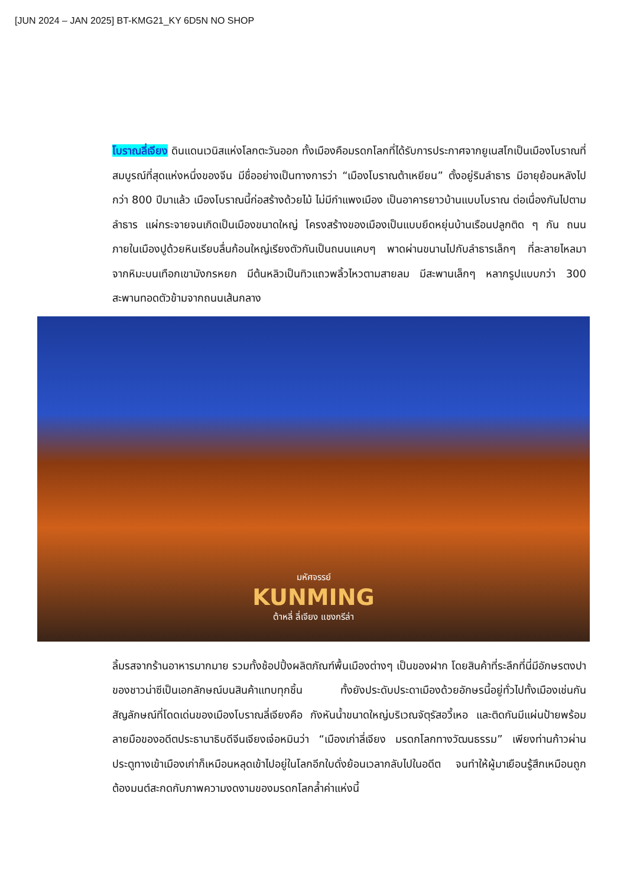[JUN 2024 – JAN 2025] BT-KMG21_KY 6D5N NO SHOP
โบราณลี่เจียง ดินแดนเวนิสแห่งโลกตะวันออก ทั้งเมืองคือมรดกโลกที่ได้รับการประกาศจากยูเนสโกเป็นเมืองโบราณที่สมบูรณ์ที่สุดแห่งหนึ่งของจีน มีชื่ออย่างเป็นทางการว่า “เมืองโบราณต้าเหยียน” ตั้งอยู่ริมลำธาร มีอายุย้อนหลังไปกว่า 800 ปีมาแล้ว เมืองโบราณนี้ก่อสร้างด้วยไม้ ไม่มีกำแพงเมือง เป็นอาคารยาวบ้านแบบโบราณ ต่อเนื่องกันไปตามลำธาร แผ่กระจายจนเกิดเป็นเมืองขนาดใหญ่ โครงสร้างของเมืองเป็นแบบยึดหยุ่นบ้านเรือนปลูกติด ๆ กัน ถนนภายในเมืองปูด้วยหินเรียบลื่นก้อนใหญ่เรียงตัวกันเป็นถนนแคบๆ พาดผ่านขนานไปกับลำธารเล็กๆ ที่ละลายไหลมาจากหิมะบนเทือกเขามังกรหยก มีต้นหลิวเป็นทิวแถวพลิ้วไหวตามสายลม มีสะพานเล็กๆ หลากรูปแบบกว่า 300 สะพานทอดตัวข้ามจากถนนเส้นกลาง
มหัศจรรย์
KUNMING
ต้าหลี่ ลี่เจียง แชงกรีล่า
ลิ้มรสจากร้านอาหารมากมาย รวมทั้งช้อปปิ้งผลิตภัณฑ์พื้นเมืองต่างๆ เป็นของฝาก โดยสินค้าที่ระลึกที่นี่มีอักษรตงปาของชาวน่าซีเป็นเอกลักษณ์บนสินค้าแทบทุกชิ้น ทั้งยังประดับประดาเมืองด้วยอักษรนี้อยู่ทั่วไปทั้งเมืองเช่นกัน สัญลักษณ์ที่โดดเด่นของเมืองโบราณลี่เจียงคือ กังหันน้ำขนาดใหญ่บริเวณจัตุรัสอวี้เหอ และติดกันมีแผ่นป้ายพร้อมลายมือของอดีตประธานาธิบดีจีนเจียงเจ๋อหมินว่า “เมืองเก่าลี่เจียง มรดกโลกทางวัฒนธรรม” เพียงท่านก้าวผ่านประตูทางเข้าเมืองเก่าก็เหมือนหลุดเข้าไปอยู่ในโลกอีกใบดั่งย้อนเวลากลับไปในอดีต จนทำให้ผู้มาเยือนรู้สึกเหมือนถูกต้องมนต์สะกดกับภาพความงดงามของมรดกโลกล้ำค่าแห่งนี้